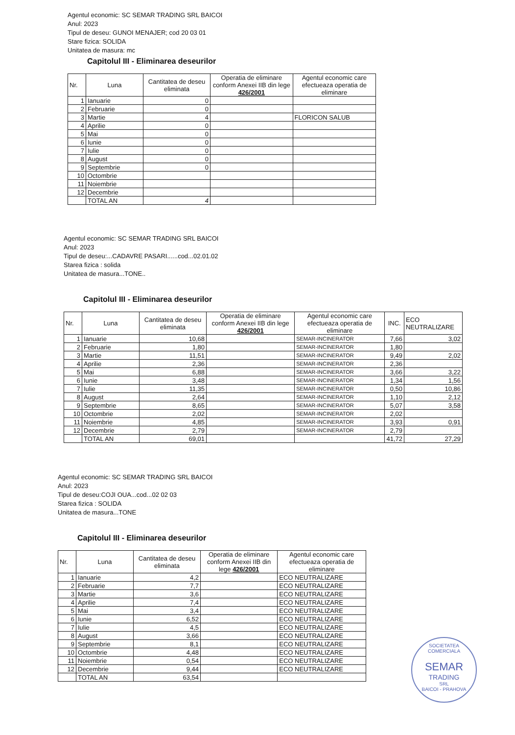Agentul economic: SC SEMAR TRADING SRL BAICOI
Anul: 2023
Tipul de deseu: GUNOI MENAJER; cod 20 03 01
Stare fizica: SOLIDA
Unitatea de masura: mc
Capitolul III - Eliminarea deseurilor
| Nr. | Luna | Cantitatea de deseu eliminata | Operatia de eliminare conform Anexei IIB din lege 426/2001 | Agentul economic care efectueaza operatia de eliminare |
| --- | --- | --- | --- | --- |
| 1 | Ianuarie | 0 | | |
| 2 | Februarie | 0 | | |
| 3 | Martie | 4 | | FLORICON SALUB |
| 4 | Aprilie | 0 | | |
| 5 | Mai | 0 | | |
| 6 | Iunie | 0 | | |
| 7 | Iulie | 0 | | |
| 8 | August | 0 | | |
| 9 | Septembrie | 0 | | |
| 10 | Octombrie | | | |
| 11 | Noiembrie | | | |
| 12 | Decembrie | | | |
| | TOTAL AN | 4 | | |
Agentul economic: SC SEMAR TRADING SRL BAICOI
Anul: 2023
Tipul de deseu:...CADAVRE PASARI......cod...02.01.02
Starea fizica : solida
Unitatea de masura...TONE..
Capitolul III - Eliminarea deseurilor
| Nr. | Luna | Cantitatea de deseu eliminata | Operatia de eliminare conform Anexei IIB din lege 426/2001 | Agentul economic care efectueaza operatia de eliminare | INC. | ECO NEUTRALIZARE |
| --- | --- | --- | --- | --- | --- | --- |
| 1 | Ianuarie | 10,68 | | SEMAR-INCINERATOR | 7,66 | 3,02 |
| 2 | Februarie | 1,80 | | SEMAR-INCINERATOR | 1,80 | |
| 3 | Martie | 11,51 | | SEMAR-INCINERATOR | 9,49 | 2,02 |
| 4 | Aprilie | 2,36 | | SEMAR-INCINERATOR | 2,36 | |
| 5 | Mai | 6,88 | | SEMAR-INCINERATOR | 3,66 | 3,22 |
| 6 | Iunie | 3,48 | | SEMAR-INCINERATOR | 1,34 | 1,56 |
| 7 | Iulie | 11,35 | | SEMAR-INCINERATOR | 0,50 | 10,86 |
| 8 | August | 2,64 | | SEMAR-INCINERATOR | 1,10 | 2,12 |
| 9 | Septembrie | 8,65 | | SEMAR-INCINERATOR | 5,07 | 3,58 |
| 10 | Octombrie | 2,02 | | SEMAR-INCINERATOR | 2,02 | |
| 11 | Noiembrie | 4,85 | | SEMAR-INCINERATOR | 3,93 | 0,91 |
| 12 | Decembrie | 2,79 | | SEMAR-INCINERATOR | 2,79 | |
| | TOTAL AN | 69,01 | | | 41,72 | 27,29 |
Agentul economic: SC SEMAR TRADING SRL BAICOI
Anul: 2023
Tipul de deseu:COJI OUA...cod...02 02 03
Starea fizica : SOLIDA
Unitatea de masura...TONE
Capitolul III - Eliminarea deseurilor
| Nr. | Luna | Cantitatea de deseu eliminata | Operatia de eliminare conform Anexei IIB din lege 426/2001 | Agentul economic care efectueaza operatia de eliminare |
| --- | --- | --- | --- | --- |
| 1 | Ianuarie | 4,2 | | ECO NEUTRALIZARE |
| 2 | Februarie | 7,7 | | ECO NEUTRALIZARE |
| 3 | Martie | 3,6 | | ECO NEUTRALIZARE |
| 4 | Aprilie | 7,4 | | ECO NEUTRALIZARE |
| 5 | Mai | 3,4 | | ECO NEUTRALIZARE |
| 6 | Iunie | 6,52 | | ECO NEUTRALIZARE |
| 7 | Iulie | 4,5 | | ECO NEUTRALIZARE |
| 8 | August | 3,66 | | ECO NEUTRALIZARE |
| 9 | Septembrie | 8,1 | | ECO NEUTRALIZARE |
| 10 | Octombrie | 4,48 | | ECO NEUTRALIZARE |
| 11 | Noiembrie | 0,54 | | ECO NEUTRALIZARE |
| 12 | Decembrie | 9,44 | | ECO NEUTRALIZARE |
| | TOTAL AN | 63,54 | | |
SOCIETATEA COMERCIALA
SEMAR
TRADING
SRL
BAICOI - PRAHOVA